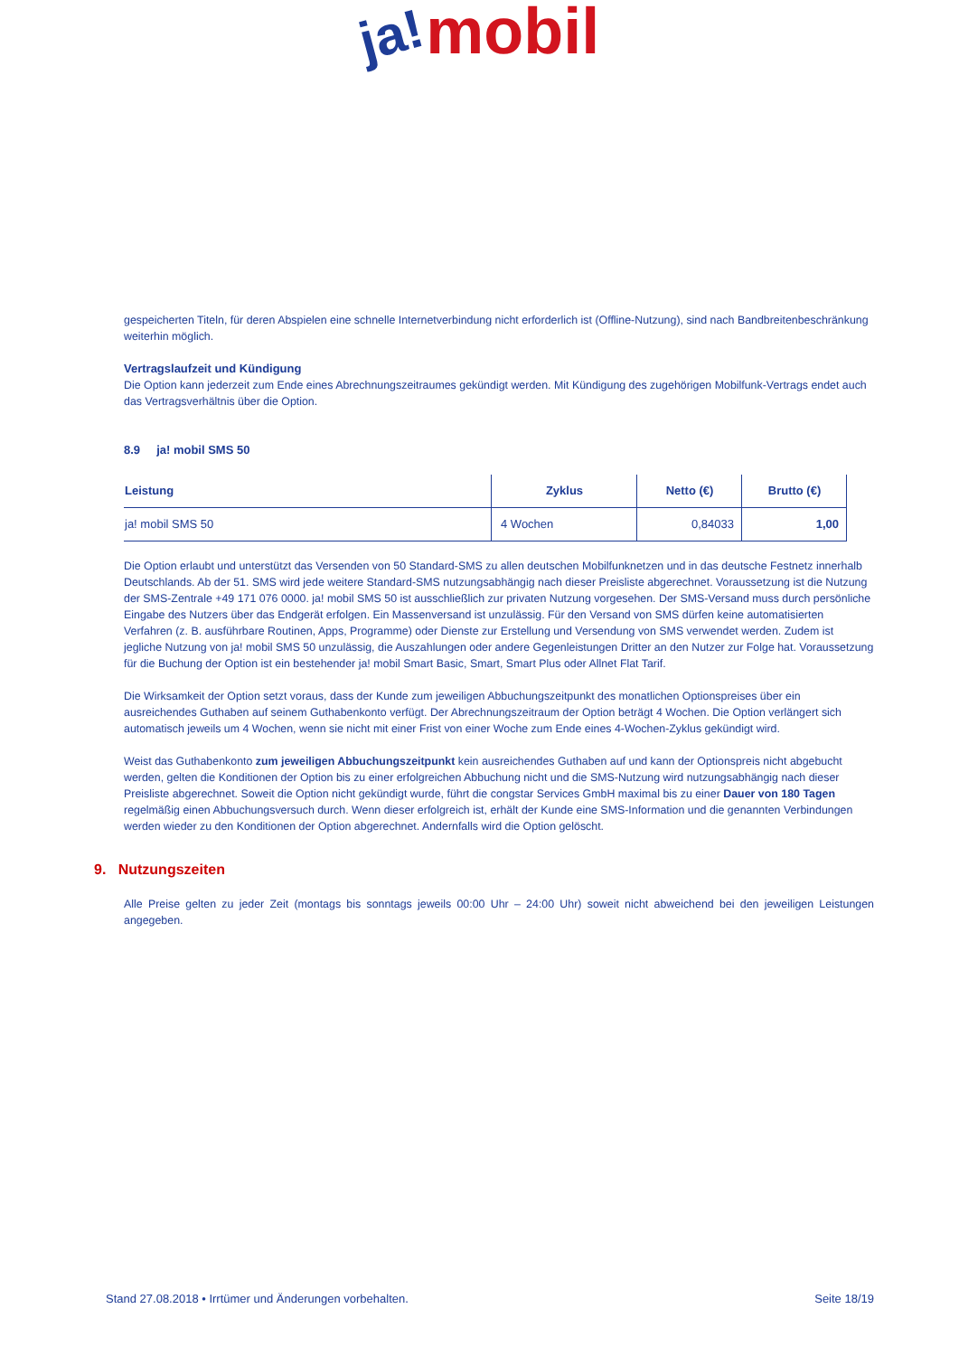ja! mobil
gespeicherten Titeln, für deren Abspielen eine schnelle Internetverbindung nicht erforderlich ist (Offline-Nutzung), sind nach Bandbreitenbeschränkung weiterhin möglich.
Vertragslaufzeit und Kündigung
Die Option kann jederzeit zum Ende eines Abrechnungszeitraumes gekündigt werden. Mit Kündigung des zugehörigen Mobilfunk-Vertrags endet auch das Vertragsverhältnis über die Option.
8.9 ja! mobil SMS 50
| Leistung | Zyklus | Netto (€) | Brutto (€) |
| --- | --- | --- | --- |
| ja! mobil SMS 50 | 4 Wochen | 0,84033 | 1,00 |
Die Option erlaubt und unterstützt das Versenden von 50 Standard-SMS zu allen deutschen Mobilfunknetzen und in das deutsche Festnetz innerhalb Deutschlands. Ab der 51. SMS wird jede weitere Standard-SMS nutzungsabhängig nach dieser Preisliste abgerechnet. Voraussetzung ist die Nutzung der SMS-Zentrale +49 171 076 0000. ja! mobil SMS 50 ist ausschließlich zur privaten Nutzung vorgesehen. Der SMS-Versand muss durch persönliche Eingabe des Nutzers über das Endgerät erfolgen. Ein Massenversand ist unzulässig. Für den Versand von SMS dürfen keine automatisierten Verfahren (z. B. ausführbare Routinen, Apps, Programme) oder Dienste zur Erstellung und Versendung von SMS verwendet werden. Zudem ist jegliche Nutzung von ja! mobil SMS 50 unzulässig, die Auszahlungen oder andere Gegenleistungen Dritter an den Nutzer zur Folge hat. Voraussetzung für die Buchung der Option ist ein bestehender ja! mobil Smart Basic, Smart, Smart Plus oder Allnet Flat Tarif.
Die Wirksamkeit der Option setzt voraus, dass der Kunde zum jeweiligen Abbuchungszeitpunkt des monatlichen Optionspreises über ein ausreichendes Guthaben auf seinem Guthabenkonto verfügt. Der Abrechnungszeitraum der Option beträgt 4 Wochen. Die Option verlängert sich automatisch jeweils um 4 Wochen, wenn sie nicht mit einer Frist von einer Woche zum Ende eines 4-Wochen-Zyklus gekündigt wird.
Weist das Guthabenkonto zum jeweiligen Abbuchungszeitpunkt kein ausreichendes Guthaben auf und kann der Optionspreis nicht abgebucht werden, gelten die Konditionen der Option bis zu einer erfolgreichen Abbuchung nicht und die SMS-Nutzung wird nutzungsabhängig nach dieser Preisliste abgerechnet. Soweit die Option nicht gekündigt wurde, führt die congstar Services GmbH maximal bis zu einer Dauer von 180 Tagen regelmäßig einen Abbuchungsversuch durch. Wenn dieser erfolgreich ist, erhält der Kunde eine SMS-Information und die genannten Verbindungen werden wieder zu den Konditionen der Option abgerechnet. Andernfalls wird die Option gelöscht.
9. Nutzungszeiten
Alle Preise gelten zu jeder Zeit (montags bis sonntags jeweils 00:00 Uhr – 24:00 Uhr) soweit nicht abweichend bei den jeweiligen Leistungen angegeben.
Stand 27.08.2018 • Irrtümer und Änderungen vorbehalten. Seite 18/19